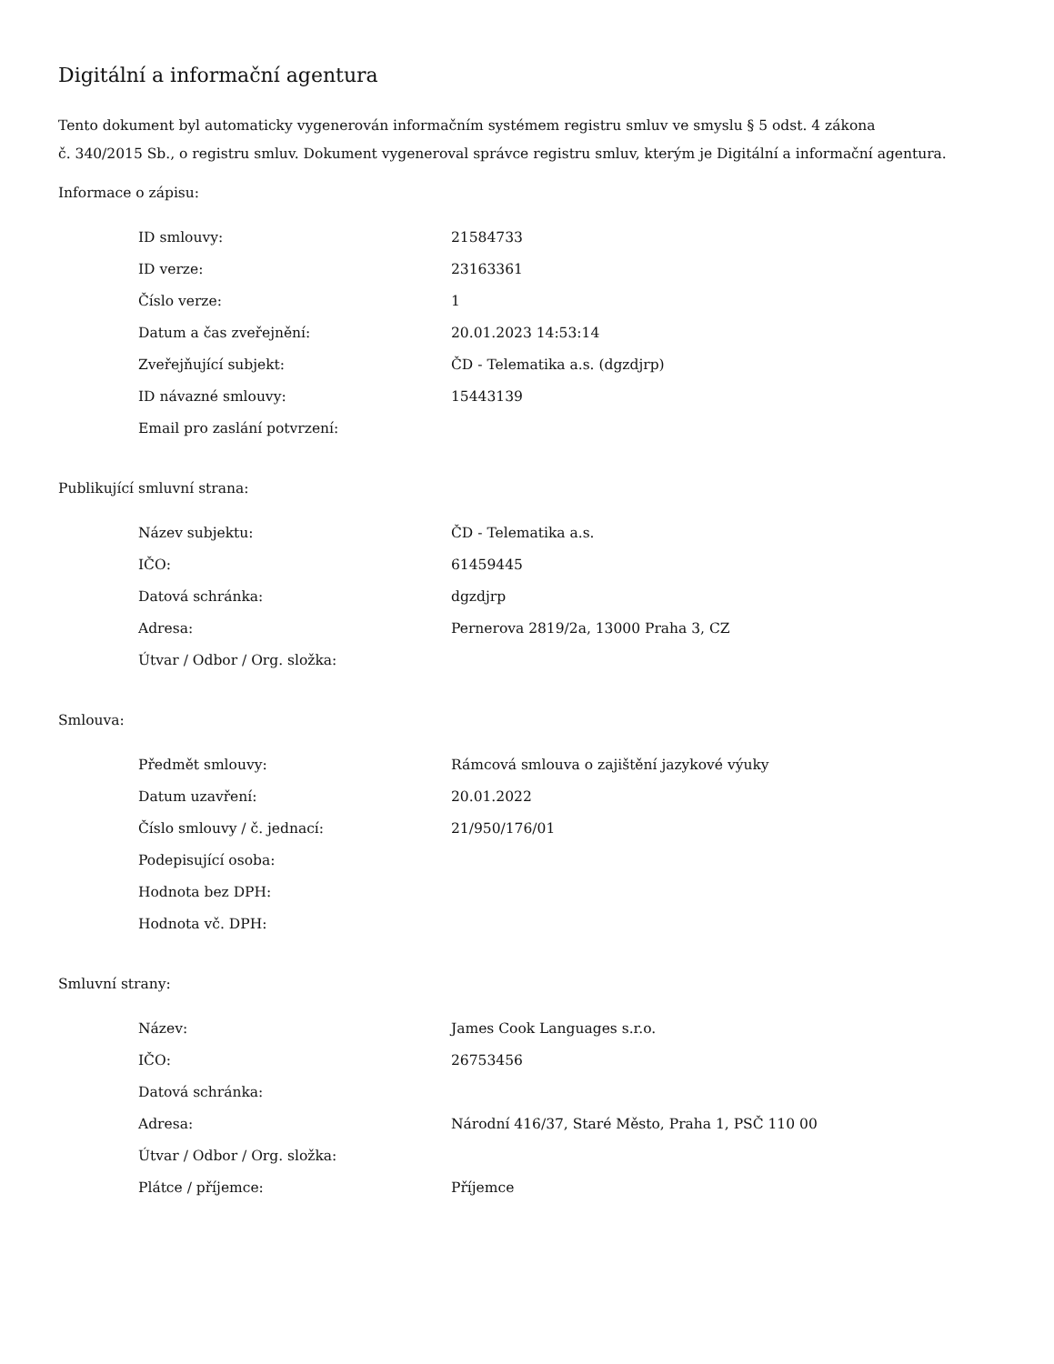Digitální a informační agentura
Tento dokument byl automaticky vygenerován informačním systémem registru smluv ve smyslu § 5 odst. 4 zákona
č. 340/2015 Sb., o registru smluv. Dokument vygeneroval správce registru smluv, kterým je Digitální a informační agentura.
Informace o zápisu:
| ID smlouvy: | 21584733 |
| ID verze: | 23163361 |
| Číslo verze: | 1 |
| Datum a čas zveřejnění: | 20.01.2023 14:53:14 |
| Zveřejňující subjekt: | ČD - Telematika a.s. (dgzdjrp) |
| ID návazné smlouvy: | 15443139 |
| Email pro zaslání potvrzení: | |
Publikující smluvní strana:
| Název subjektu: | ČD - Telematika a.s. |
| IČO: | 61459445 |
| Datová schránka: | dgzdjrp |
| Adresa: | Pernerova 2819/2a, 13000 Praha 3, CZ |
| Útvar / Odbor / Org. složka: | |
Smlouva:
| Předmět smlouvy: | Rámcová smlouva o zajištění jazykové výuky |
| Datum uzavření: | 20.01.2022 |
| Číslo smlouvy / č. jednací: | 21/950/176/01 |
| Podepisující osoba: | |
| Hodnota bez DPH: | |
| Hodnota vč. DPH: | |
Smluvní strany:
| Název: | James Cook Languages s.r.o. |
| IČO: | 26753456 |
| Datová schránka: | |
| Adresa: | Národní 416/37, Staré Město, Praha 1, PSČ 110 00 |
| Útvar / Odbor / Org. složka: | |
| Plátce / příjemce: | Příjemce |